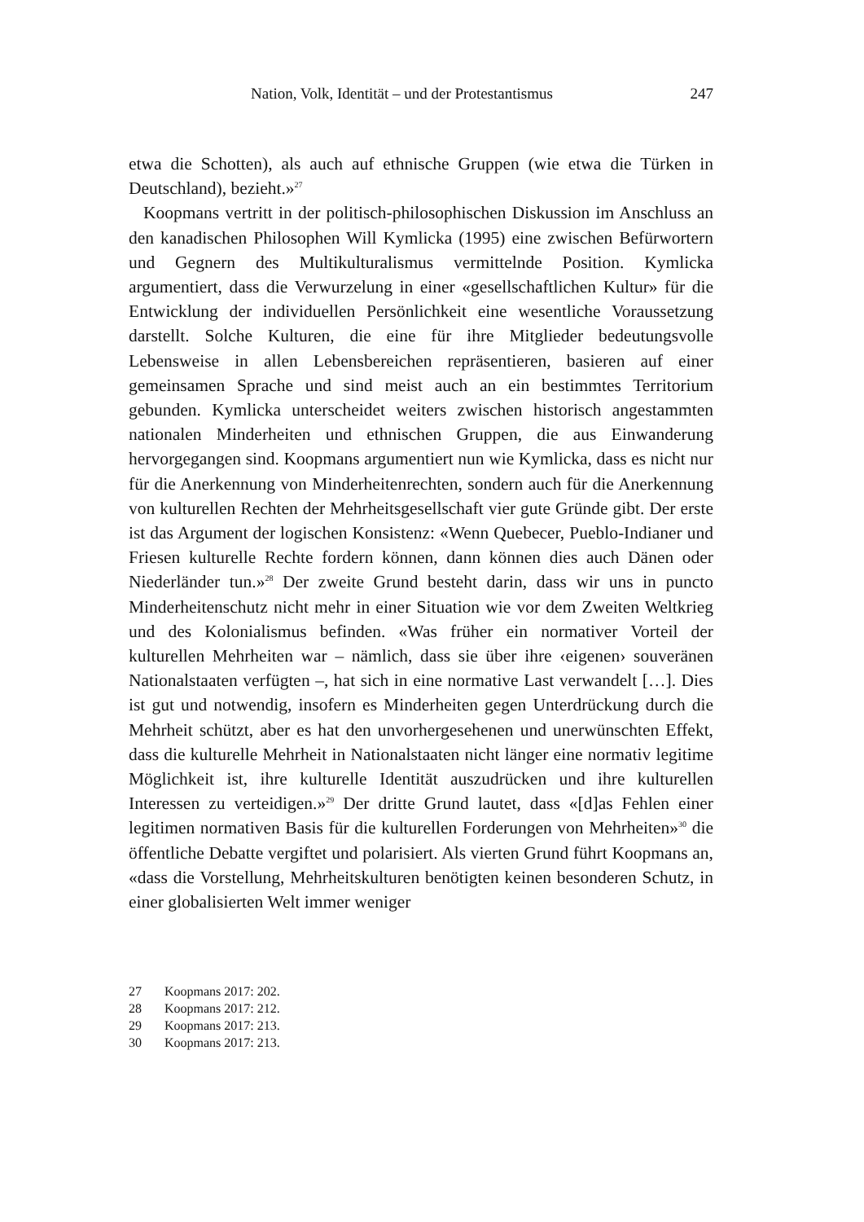Nation, Volk, Identität – und der Protestantismus 247
etwa die Schotten), als auch auf ethnische Gruppen (wie etwa die Türken in Deutschland), bezieht.»<sup>27</sup>
Koopmans vertritt in der politisch-philosophischen Diskussion im Anschluss an den kanadischen Philosophen Will Kymlicka (1995) eine zwischen Befürwortern und Gegnern des Multikulturalismus vermittelnde Position. Kymlicka argumentiert, dass die Verwurzelung in einer «gesellschaftlichen Kultur» für die Entwicklung der individuellen Persönlichkeit eine wesentliche Voraussetzung darstellt. Solche Kulturen, die eine für ihre Mitglieder bedeutungsvolle Lebensweise in allen Lebensbereichen repräsentieren, basieren auf einer gemeinsamen Sprache und sind meist auch an ein bestimmtes Territorium gebunden. Kymlicka unterscheidet weiters zwischen historisch angestammten nationalen Minderheiten und ethnischen Gruppen, die aus Einwanderung hervorgegangen sind. Koopmans argumentiert nun wie Kymlicka, dass es nicht nur für die Anerkennung von Minderheitenrechten, sondern auch für die Anerkennung von kulturellen Rechten der Mehrheitsgesellschaft vier gute Gründe gibt. Der erste ist das Argument der logischen Konsistenz: «Wenn Quebecer, Pueblo-Indianer und Friesen kulturelle Rechte fordern können, dann können dies auch Dänen oder Niederländer tun.»<sup>28</sup> Der zweite Grund besteht darin, dass wir uns in puncto Minderheitenschutz nicht mehr in einer Situation wie vor dem Zweiten Weltkrieg und des Kolonialismus befinden. «Was früher ein normativer Vorteil der kulturellen Mehrheiten war – nämlich, dass sie über ihre ‹eigenen› souveränen Nationalstaaten verfügten –, hat sich in eine normative Last verwandelt […]. Dies ist gut und notwendig, insofern es Minderheiten gegen Unterdrückung durch die Mehrheit schützt, aber es hat den unvorhergesehenen und unerwünschten Effekt, dass die kulturelle Mehrheit in Nationalstaaten nicht länger eine normativ legitime Möglichkeit ist, ihre kulturelle Identität auszudrücken und ihre kulturellen Interessen zu verteidigen.»<sup>29</sup> Der dritte Grund lautet, dass «[d]as Fehlen einer legitimen normativen Basis für die kulturellen Forderungen von Mehrheiten»<sup>30</sup> die öffentliche Debatte vergiftet und polarisiert. Als vierten Grund führt Koopmans an, «dass die Vorstellung, Mehrheitskulturen benötigten keinen besonderen Schutz, in einer globalisierten Welt immer weniger
27 Koopmans 2017: 202.
28 Koopmans 2017: 212.
29 Koopmans 2017: 213.
30 Koopmans 2017: 213.